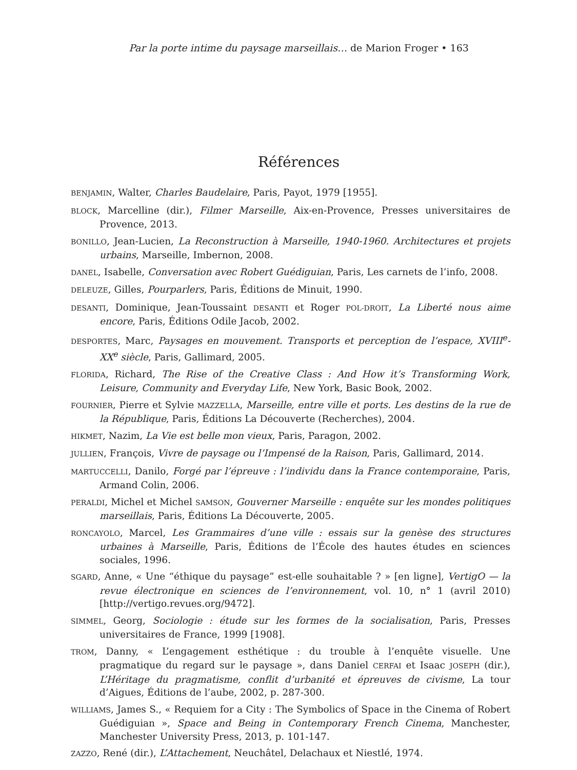Par la porte intime du paysage marseillais… de Marion Froger • 163
Références
BENJAMIN, Walter, Charles Baudelaire, Paris, Payot, 1979 [1955].
BLOCK, Marcelline (dir.), Filmer Marseille, Aix-en-Provence, Presses universitaires de Provence, 2013.
BONILLO, Jean-Lucien, La Reconstruction à Marseille, 1940-1960. Architectures et projets urbains, Marseille, Imbernon, 2008.
DANEL, Isabelle, Conversation avec Robert Guédiguian, Paris, Les carnets de l’info, 2008.
DELEUZE, Gilles, Pourparlers, Paris, Éditions de Minuit, 1990.
DESANTI, Dominique, Jean-Toussaint DESANTI et Roger POL-DROIT, La Liberté nous aime encore, Paris, Éditions Odile Jacob, 2002.
DESPORTES, Marc, Paysages en mouvement. Transports et perception de l’espace, XVIII<sup>e</sup>-XX<sup>e</sup> siècle, Paris, Gallimard, 2005.
FLORIDA, Richard, The Rise of the Creative Class : And How it’s Transforming Work, Leisure, Community and Everyday Life, New York, Basic Book, 2002.
FOURNIER, Pierre et Sylvie MAZZELLA, Marseille, entre ville et ports. Les destins de la rue de la République, Paris, Éditions La Découverte (Recherches), 2004.
HIKMET, Nazim, La Vie est belle mon vieux, Paris, Paragon, 2002.
JULLIEN, François, Vivre de paysage ou l’Impensé de la Raison, Paris, Gallimard, 2014.
MARTUCCELLI, Danilo, Forgé par l’épreuve : l’individu dans la France contemporaine, Paris, Armand Colin, 2006.
PERALDI, Michel et Michel SAMSON, Gouverner Marseille : enquête sur les mondes politiques marseillais, Paris, Éditions La Découverte, 2005.
RONCAYOLO, Marcel, Les Grammaires d’une ville : essais sur la genèse des structures urbaines à Marseille, Paris, Éditions de l’École des hautes études en sciences sociales, 1996.
SGARD, Anne, « Une “éthique du paysage” est-elle souhaitable ? » [en ligne], VertigO — la revue électronique en sciences de l’environnement, vol. 10, n° 1 (avril 2010) [http://vertigo.revues.org/9472].
SIMMEL, Georg, Sociologie : étude sur les formes de la socialisation, Paris, Presses universitaires de France, 1999 [1908].
TROM, Danny, « L’engagement esthétique : du trouble à l’enquête visuelle. Une pragmatique du regard sur le paysage », dans Daniel CERFAI et Isaac JOSEPH (dir.), L’Héritage du pragmatisme, conflit d’urbanité et épreuves de civisme, La tour d’Aigues, Éditions de l’aube, 2002, p. 287-300.
WILLIAMS, James S., « Requiem for a City : The Symbolics of Space in the Cinema of Robert Guédiguian », Space and Being in Contemporary French Cinema, Manchester, Manchester University Press, 2013, p. 101-147.
ZAZZO, René (dir.), L’Attachement, Neuchâtel, Delachaux et Niestlé, 1974.